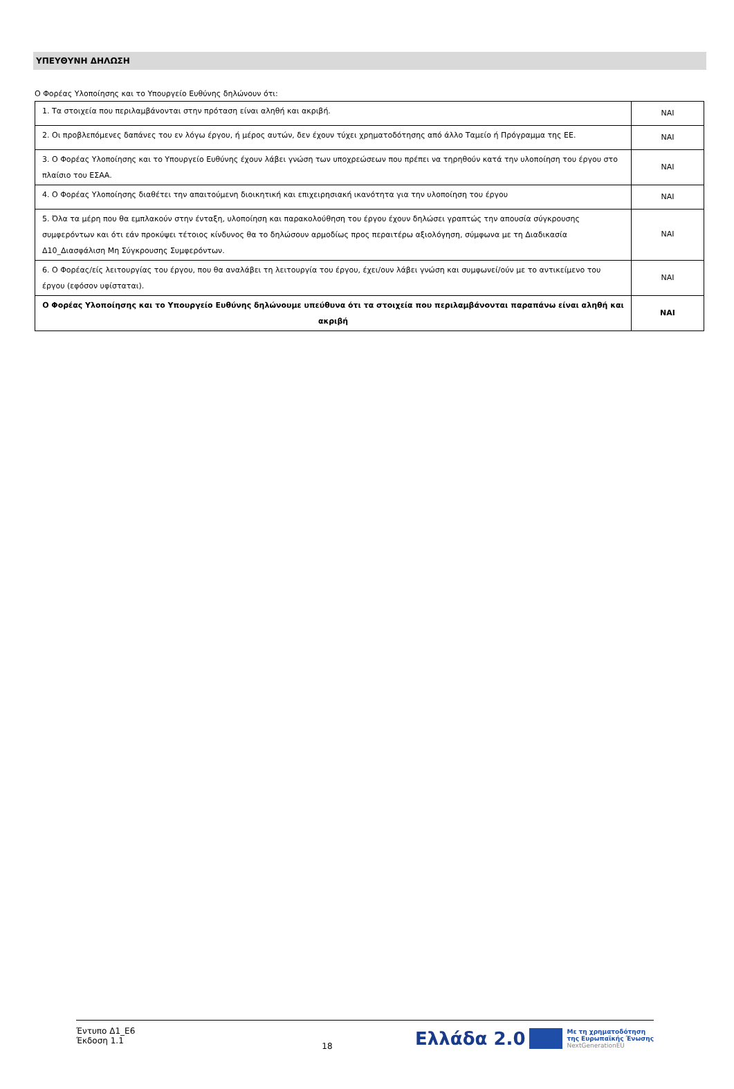ΥΠΕΥΘΥΝΗ ΔΗΛΩΣΗ
Ο Φορέας Υλοποίησης και το Υπουργείο Ευθύνης δηλώνουν ότι:
| 1. Τα στοιχεία που περιλαμβάνονται στην πρόταση είναι αληθή και ακριβή. | ΝΑΙ |
| 2. Οι προβλεπόμενες δαπάνες του εν λόγω έργου, ή μέρος αυτών, δεν έχουν τύχει χρηματοδότησης από άλλο Ταμείο ή Πρόγραμμα της ΕΕ. | ΝΑΙ |
| 3. Ο Φορέας Υλοποίησης και το Υπουργείο Ευθύνης έχουν λάβει γνώση των υποχρεώσεων που πρέπει να τηρηθούν κατά την υλοποίηση του έργου στο πλαίσιο του ΕΣΑΑ. | ΝΑΙ |
| 4. Ο Φορέας Υλοποίησης διαθέτει την απαιτούμενη διοικητική και επιχειρησιακή ικανότητα για την υλοποίηση του έργου | ΝΑΙ |
| 5. Όλα τα μέρη που θα εμπλακούν στην ένταξη, υλοποίηση και παρακολούθηση του έργου έχουν δηλώσει γραπτώς την απουσία σύγκρουσης συμφερόντων και ότι εάν προκύψει τέτοιος κίνδυνος θα το δηλώσουν αρμοδίως προς περαιτέρω αξιολόγηση, σύμφωνα με τη Διαδικασία Δ10_Διασφάλιση Μη Σύγκρουσης Συμφερόντων. | ΝΑΙ |
| 6. Ο Φορέας/είς λειτουργίας του έργου, που θα αναλάβει τη λειτουργία του έργου, έχει/ουν λάβει γνώση και συμφωνεί/ούν με το αντικείμενο του έργου (εφόσον υφίσταται). | ΝΑΙ |
| Ο Φορέας Υλοποίησης και το Υπουργείο Ευθύνης δηλώνουμε υπεύθυνα ότι τα στοιχεία που περιλαμβάνονται παραπάνω είναι αληθή και ακριβή | ΝΑΙ |
Έντυπο Δ1_Ε6
Έκδοση 1.1
18
Ελλάδα 2.0
Με τη χρηματοδότηση
της Ευρωπαϊκής Ένωσης
NextGenerationEU